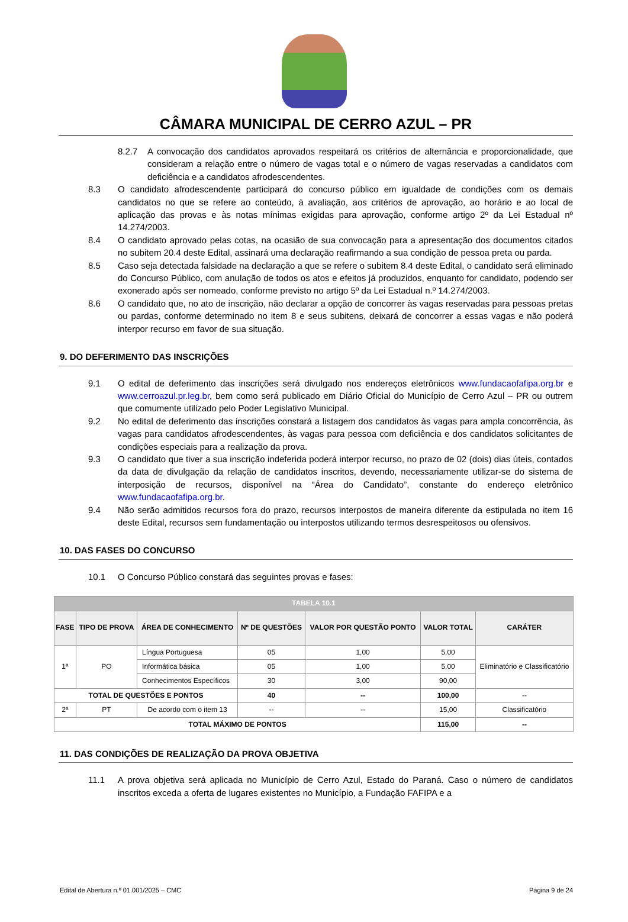CÂMARA MUNICIPAL DE CERRO AZUL – PR
8.2.7 A convocação dos candidatos aprovados respeitará os critérios de alternância e proporcionalidade, que consideram a relação entre o número de vagas total e o número de vagas reservadas a candidatos com deficiência e a candidatos afrodescendentes.
8.3 O candidato afrodescendente participará do concurso público em igualdade de condições com os demais candidatos no que se refere ao conteúdo, à avaliação, aos critérios de aprovação, ao horário e ao local de aplicação das provas e às notas mínimas exigidas para aprovação, conforme artigo 2º da Lei Estadual nº 14.274/2003.
8.4 O candidato aprovado pelas cotas, na ocasião de sua convocação para a apresentação dos documentos citados no subitem 20.4 deste Edital, assinará uma declaração reafirmando a sua condição de pessoa preta ou parda.
8.5 Caso seja detectada falsidade na declaração a que se refere o subitem 8.4 deste Edital, o candidato será eliminado do Concurso Público, com anulação de todos os atos e efeitos já produzidos, enquanto for candidato, podendo ser exonerado após ser nomeado, conforme previsto no artigo 5º da Lei Estadual n.º 14.274/2003.
8.6 O candidato que, no ato de inscrição, não declarar a opção de concorrer às vagas reservadas para pessoas pretas ou pardas, conforme determinado no item 8 e seus subitens, deixará de concorrer a essas vagas e não poderá interpor recurso em favor de sua situação.
9. DO DEFERIMENTO DAS INSCRIÇÕES
9.1 O edital de deferimento das inscrições será divulgado nos endereços eletrônicos www.fundacaofafipa.org.br e www.cerroazul.pr.leg.br, bem como será publicado em Diário Oficial do Município de Cerro Azul – PR ou outrem que comumente utilizado pelo Poder Legislativo Municipal.
9.2 No edital de deferimento das inscrições constará a listagem dos candidatos às vagas para ampla concorrência, às vagas para candidatos afrodescendentes, às vagas para pessoa com deficiência e dos candidatos solicitantes de condições especiais para a realização da prova.
9.3 O candidato que tiver a sua inscrição indeferida poderá interpor recurso, no prazo de 02 (dois) dias úteis, contados da data de divulgação da relação de candidatos inscritos, devendo, necessariamente utilizar-se do sistema de interposição de recursos, disponível na “Área do Candidato”, constante do endereço eletrônico www.fundacaofafipa.org.br.
9.4 Não serão admitidos recursos fora do prazo, recursos interpostos de maneira diferente da estipulada no item 16 deste Edital, recursos sem fundamentação ou interpostos utilizando termos desrespeitosos ou ofensivos.
10. DAS FASES DO CONCURSO
10.1 O Concurso Público constará das seguintes provas e fases:
| TABELA 10.1 | | | | | | |
| FASE | TIPO DE PROVA | ÁREA DE CONHECIMENTO | Nº DE QUESTÕES | VALOR POR QUESTÃO PONTO | VALOR TOTAL | CARÁTER |
| 1ª | PO | Língua Portuguesa | 05 | 1,00 | 5,00 | Eliminatório e Classificatório |
| | | Informática básica | 05 | 1,00 | 5,00 | |
| | | Conhecimentos Específicos | 30 | 3,00 | 90,00 | |
| TOTAL DE QUESTÕES E PONTOS | | | 40 | -- | 100,00 | -- |
| 2ª | PT | De acordo com o item 13 | -- | -- | 15,00 | Classificatório |
| TOTAL MÁXIMO DE PONTOS | | | | | 115,00 | -- |
11. DAS CONDIÇÕES DE REALIZAÇÃO DA PROVA OBJETIVA
11.1 A prova objetiva será aplicada no Município de Cerro Azul, Estado do Paraná. Caso o número de candidatos inscritos exceda a oferta de lugares existentes no Município, a Fundação FAFIPA e a
Edital de Abertura n.º 01.001/2025 – CMC Página 9 de 24